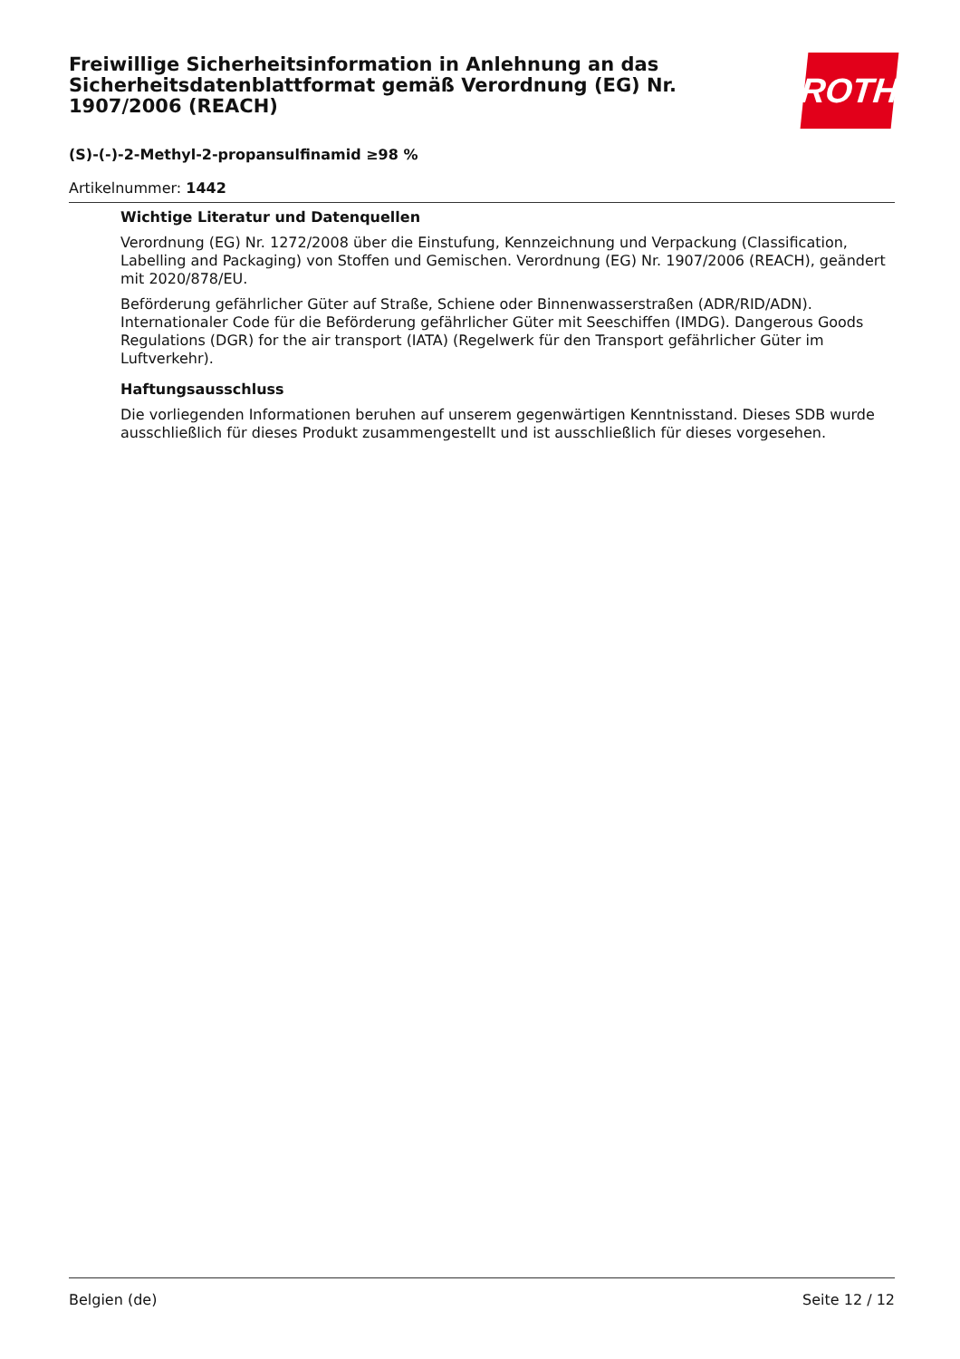Freiwillige Sicherheitsinformation in Anlehnung an das Sicherheitsdatenblattformat gemäß Verordnung (EG) Nr. 1907/2006 (REACH)
(S)-(-)-2-Methyl-2-propansulfinamid ≥98 %
Artikelnummer: 1442
ROTH
Wichtige Literatur und Datenquellen
Verordnung (EG) Nr. 1272/2008 über die Einstufung, Kennzeichnung und Verpackung (Classification, Labelling and Packaging) von Stoffen und Gemischen. Verordnung (EG) Nr. 1907/2006 (REACH), geändert mit 2020/878/EU.
Beförderung gefährlicher Güter auf Straße, Schiene oder Binnenwasserstraßen (ADR/RID/ADN). Internationaler Code für die Beförderung gefährlicher Güter mit Seeschiffen (IMDG). Dangerous Goods Regulations (DGR) for the air transport (IATA) (Regelwerk für den Transport gefährlicher Güter im Luftverkehr).
Haftungsausschluss
Die vorliegenden Informationen beruhen auf unserem gegenwärtigen Kenntnisstand. Dieses SDB wurde ausschließlich für dieses Produkt zusammengestellt und ist ausschließlich für dieses vorgesehen.
Belgien (de) Seite 12 / 12